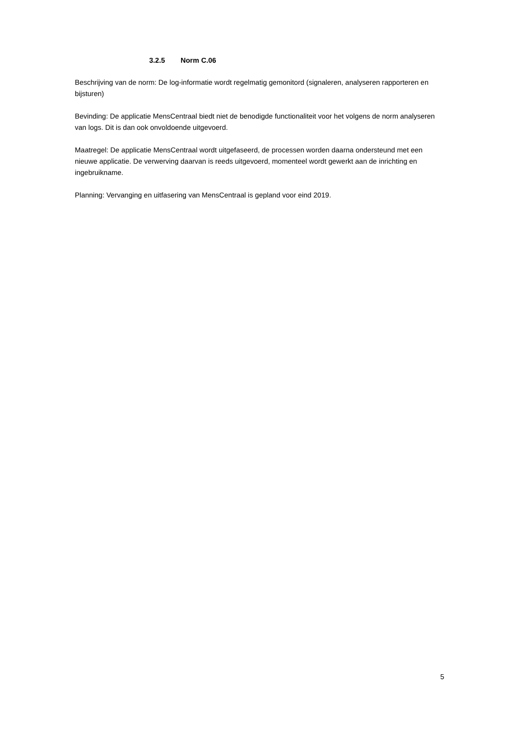3.2.5 Norm C.06
Beschrijving van de norm: De log-informatie wordt regelmatig gemonitord (signaleren, analyseren rapporteren en bijsturen)
Bevinding: De applicatie MensCentraal biedt niet de benodigde functionaliteit voor het volgens de norm analyseren van logs. Dit is dan ook onvoldoende uitgevoerd.
Maatregel: De applicatie MensCentraal wordt uitgefaseerd, de processen worden daarna ondersteund met een nieuwe applicatie. De verwerving daarvan is reeds uitgevoerd, momenteel wordt gewerkt aan de inrichting en ingebruikname.
Planning: Vervanging en uitfasering van MensCentraal is gepland voor eind 2019.
5